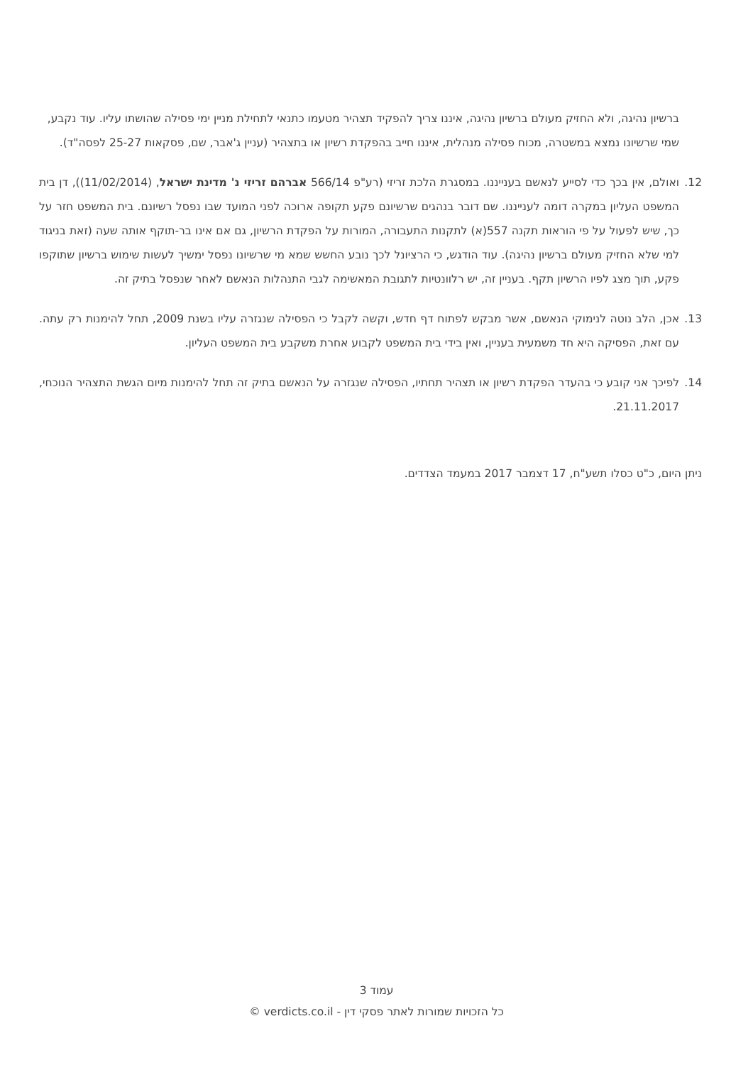ברשיון נהיגה, ולא החזיק מעולם ברשיון נהיגה, איננו צריך להפקיד תצהיר מטעמו כתנאי לתחילת מניין ימי פסילה שהושתו עליו. עוד נקבע, שמי שרשיונו נמצא במשטרה, מכוח פסילה מנהלית, איננו חייב בהפקדת רשיון או בתצהיר (עניין ג'אבר, שם, פסקאות 25-27 לפסה"ד).
12. ואולם, אין בכך כדי לסייע לנאשם בענייננו. במסגרת הלכת זריזי (רע"פ 566/14 אברהם זריזי נ' מדינת ישראל, (11/02/2014)), דן בית המשפט העליון במקרה דומה לענייננו. שם דובר בנהגים שרשיונם פקע תקופה ארוכה לפני המועד שבו נפסל רשיונם. בית המשפט חזר על כך, שיש לפעול על פי הוראות תקנה 557(א) לתקנות התעבורה, המורות על הפקדת הרשיון, גם אם אינו בר-תוקף אותה שעה (זאת בניגוד למי שלא החזיק מעולם ברשיון נהיגה). עוד הודגש, כי הרציונל לכך נובע החשש שמא מי שרשיונו נפסל ימשיך לעשות שימוש ברשיון שתוקפו פקע, תוך מצג לפיו הרשיון תקף. בעניין זה, יש רלוונטיות לתגובת המאשימה לגבי התנהלות הנאשם לאחר שנפסל בתיק זה.
13. אכן, הלב נוטה לנימוקי הנאשם, אשר מבקש לפתוח דף חדש, וקשה לקבל כי הפסילה שנגזרה עליו בשנת 2009, תחל להימנות רק עתה. עם זאת, הפסיקה היא חד משמעית בעניין, ואין בידי בית המשפט לקבוע אחרת משקבע בית המשפט העליון.
14. לפיכך אני קובע כי בהעדר הפקדת רשיון או תצהיר תחתיו, הפסילה שנגזרה על הנאשם בתיק זה תחל להימנות מיום הגשת התצהיר הנוכחי, 21.11.2017.
ניתן היום, כ"ט כסלו תשע"ח, 17 דצמבר 2017 במעמד הצדדים.
עמוד 3
כל הזכויות שמורות לאתר פסקי דין - verdicts.co.il ©